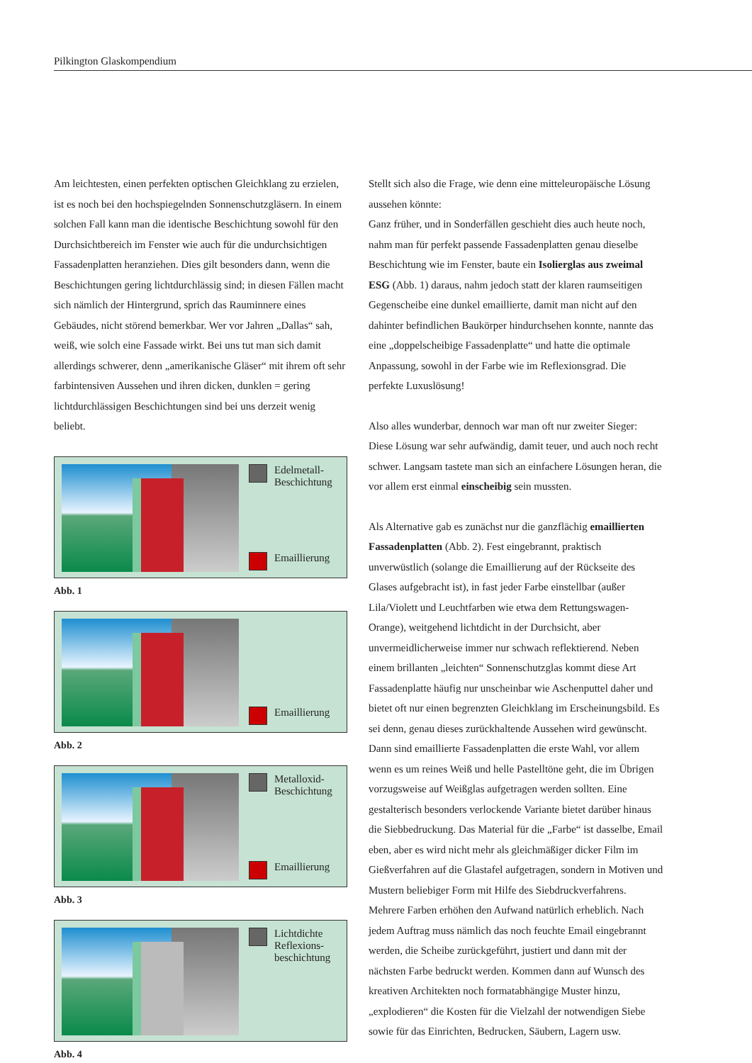Pilkington Glaskompendium
Am leichtesten, einen perfekten optischen Gleichklang zu erzielen, ist es noch bei den hochspiegelnden Sonnenschutzgläsern. In einem solchen Fall kann man die identische Beschichtung sowohl für den Durchsichtbereich im Fenster wie auch für die undurchsichtigen Fassadenplatten heranziehen. Dies gilt besonders dann, wenn die Beschichtungen gering lichtdurchlässig sind; in diesen Fällen macht sich nämlich der Hintergrund, sprich das Rauminnere eines Gebäudes, nicht störend bemerkbar. Wer vor Jahren „Dallas“ sah, weiß, wie solch eine Fassade wirkt. Bei uns tut man sich damit allerdings schwerer, denn „amerikanische Gläser“ mit ihrem oft sehr farbintensiven Aussehen und ihren dicken, dunklen = gering lichtdurchlässigen Beschichtungen sind bei uns derzeit wenig beliebt.
Edelmetall-
Beschichtung
Emaillierung
Abb. 1
Emaillierung
Abb. 2
Metalloxid-
Beschichtung
Emaillierung
Abb. 3
Lichtdichte
Reflexions-
beschichtung
Abb. 4
Stellt sich also die Frage, wie denn eine mitteleuropäische Lösung aussehen könnte:
Ganz früher, und in Sonderfällen geschieht dies auch heute noch, nahm man für perfekt passende Fassadenplatten genau dieselbe Beschichtung wie im Fenster, baute ein Isolierglas aus zweimal ESG (Abb. 1) daraus, nahm jedoch statt der klaren raumseitigen Gegenscheibe eine dunkel emaillierte, damit man nicht auf den dahinter befindlichen Baukörper hindurchsehen konnte, nannte das eine „doppelscheibige Fassadenplatte“ und hatte die optimale Anpassung, sowohl in der Farbe wie im Reflexionsgrad. Die perfekte Luxuslösung!
Also alles wunderbar, dennoch war man oft nur zweiter Sieger: Diese Lösung war sehr aufwändig, damit teuer, und auch noch recht schwer. Langsam tastete man sich an einfachere Lösungen heran, die vor allem erst einmal einscheibig sein mussten.
Als Alternative gab es zunächst nur die ganzflächig emaillierten Fassadenplatten (Abb. 2). Fest eingebrannt, praktisch unverwüstlich (solange die Emaillierung auf der Rückseite des Glases aufgebracht ist), in fast jeder Farbe einstellbar (außer Lila/Violett und Leuchtfarben wie etwa dem Rettungswagen-Orange), weitgehend lichtdicht in der Durchsicht, aber unvermeidlicherweise immer nur schwach reflektierend. Neben einem brillanten „leichten“ Sonnenschutzglas kommt diese Art Fassadenplatte häufig nur unscheinbar wie Aschenputtel daher und bietet oft nur einen begrenzten Gleichklang im Erscheinungsbild. Es sei denn, genau dieses zurückhaltende Aussehen wird gewünscht. Dann sind emaillierte Fassadenplatten die erste Wahl, vor allem wenn es um reines Weiß und helle Pastelltöne geht, die im Übrigen vorzugsweise auf Weißglas aufgetragen werden sollten. Eine gestalterisch besonders verlockende Variante bietet darüber hinaus die Siebbedruckung. Das Material für die „Farbe“ ist dasselbe, Email eben, aber es wird nicht mehr als gleichmäßiger dicker Film im Gießverfahren auf die Glastafel aufgetragen, sondern in Motiven und Mustern beliebiger Form mit Hilfe des Siebdruckverfahrens. Mehrere Farben erhöhen den Aufwand natürlich erheblich. Nach jedem Auftrag muss nämlich das noch feuchte Email eingebrannt werden, die Scheibe zurückgeführt, justiert und dann mit der nächsten Farbe bedruckt werden. Kommen dann auf Wunsch des kreativen Architekten noch formatabhängige Muster hinzu, „explodieren“ die Kosten für die Vielzahl der notwendigen Siebe sowie für das Einrichten, Bedrucken, Säubern, Lagern usw.